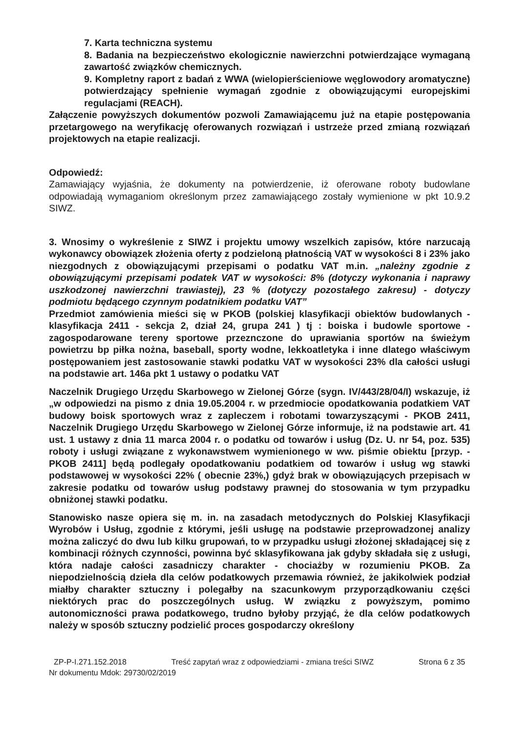7. Karta techniczna systemu
8. Badania na bezpieczeństwo ekologicznie nawierzchni potwierdzające wymaganą zawartość związków chemicznych.
9. Kompletny raport z badań z WWA (wielopierścieniowe węglowodory aromatyczne) potwierdzający spełnienie wymagań zgodnie z obowiązującymi europejskimi regulacjami (REACH).
Załączenie powyższych dokumentów pozwoli Zamawiającemu już na etapie postępowania przetargowego na weryfikację oferowanych rozwiązań i ustrzeże przed zmianą rozwiązań projektowych na etapie realizacji.
Odpowiedź:
Zamawiający wyjaśnia, że dokumenty na potwierdzenie, iż oferowane roboty budowlane odpowiadają wymaganiom określonym przez zamawiającego zostały wymienione w pkt 10.9.2 SIWZ.
3. Wnosimy o wykreślenie z SIWZ i projektu umowy wszelkich zapisów, które narzucają wykonawcy obowiązek złożenia oferty z podzieloną płatnością VAT w wysokości 8 i 23% jako niezgodnych z obowiązującymi przepisami o podatku VAT m.in. „należny zgodnie z obowiązującymi przepisami podatek VAT w wysokości: 8% (dotyczy wykonania i naprawy uszkodzonej nawierzchni trawiastej), 23 % (dotyczy pozostałego zakresu) - dotyczy podmiotu będącego czynnym podatnikiem podatku VAT”
Przedmiot zamówienia mieści się w PKOB (polskiej klasyfikacji obiektów budowlanych - klasyfikacja 2411 - sekcja 2, dział 24, grupa 241 ) tj : boiska i budowle sportowe - zagospodarowane tereny sportowe przeznczone do uprawiania sportów na świeżym powietrzu bp piłka nożna, baseball, sporty wodne, lekkoatletyka i inne dlatego właściwym postępowaniem jest zastosowanie stawki podatku VAT w wysokości 23% dla całości usługi na podstawie art. 146a pkt 1 ustawy o podatku VAT
Naczelnik Drugiego Urzędu Skarbowego w Zielonej Górze (sygn. IV/443/28/04/I) wskazuje, iż „w odpowiedzi na pismo z dnia 19.05.2004 r. w przedmiocie opodatkowania podatkiem VAT budowy boisk sportowych wraz z zapleczem i robotami towarzyszącymi - PKOB 2411, Naczelnik Drugiego Urzędu Skarbowego w Zielonej Górze informuje, iż na podstawie art. 41 ust. 1 ustawy z dnia 11 marca 2004 r. o podatku od towarów i usług (Dz. U. nr 54, poz. 535) roboty i usługi związane z wykonawstwem wymienionego w ww. piśmie obiektu [przyp. - PKOB 2411] będą podlegały opodatkowaniu podatkiem od towarów i usług wg stawki podstawowej w wysokości 22% ( obecnie 23%,) gdyż brak w obowiązujących przepisach w zakresie podatku od towarów usług podstawy prawnej do stosowania w tym przypadku obniżonej stawki podatku.
Stanowisko nasze opiera się m. in. na zasadach metodycznych do Polskiej Klasyfikacji Wyrobów i Usług, zgodnie z którymi, jeśli usługę na podstawie przeprowadzonej analizy można zaliczyć do dwu lub kilku grupowań, to w przypadku usługi złożonej składającej się z kombinacji różnych czynności, powinna być sklasyfikowana jak gdyby składała się z usługi, która nadaje całości zasadniczy charakter - chociażby w rozumieniu PKOB. Za niepodzielnością dzieła dla celów podatkowych przemawia również, że jakikolwiek podział miałby charakter sztuczny i polegałby na szacunkowym przyporządkowaniu części niektórych prac do poszczególnych usług. W związku z powyższym, pomimo autonomiczności prawa podatkowego, trudno byłoby przyjąć, że dla celów podatkowych należy w sposób sztuczny podzielić proces gospodarczy określony
ZP-P-I.271.152.2018 Treść zapytań wraz z odpowiedziami - zmiana treści SIWZ Strona 6 z 35
Nr dokumentu Mdok: 29730/02/2019